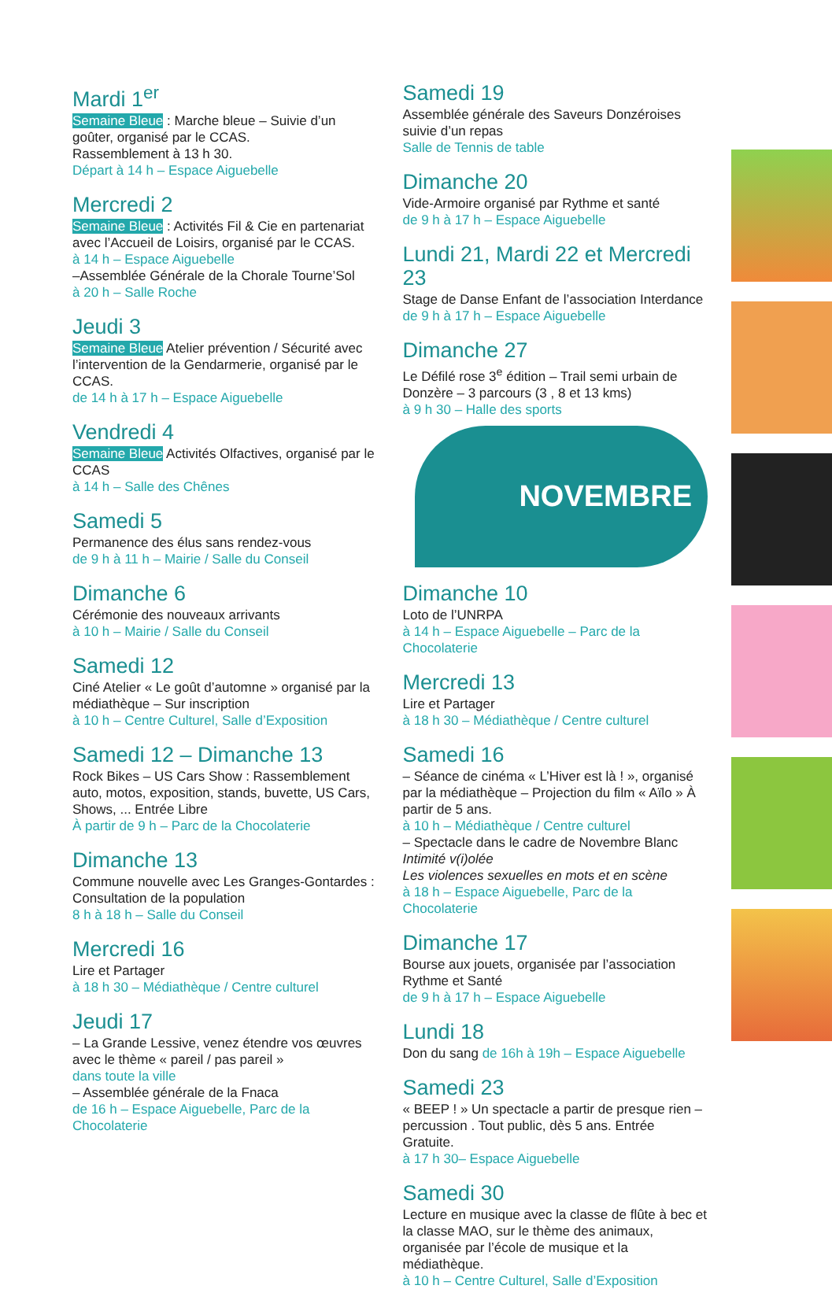Mardi 1<sup>er</sup>
Semaine Bleue : Marche bleue – Suivie d’un goûter, organisé par le CCAS.
Rassemblement à 13 h 30.
Départ à 14 h – Espace Aiguebelle
Mercredi 2
Semaine Bleue : Activités Fil & Cie en partenariat avec l’Accueil de Loisirs, organisé par le CCAS.
à 14 h – Espace Aiguebelle
–Assemblée Générale de la Chorale Tourne’Sol
à 20 h – Salle Roche
Jeudi 3
Semaine Bleue Atelier prévention / Sécurité avec l’intervention de la Gendarmerie, organisé par le CCAS.
de 14 h à 17 h – Espace Aiguebelle
Vendredi 4
Semaine Bleue Activités Olfactives, organisé par le CCAS
à 14 h – Salle des Chênes
Samedi 5
Permanence des élus sans rendez-vous
de 9 h à 11 h – Mairie / Salle du Conseil
Dimanche 6
Cérémonie des nouveaux arrivants
à 10 h – Mairie / Salle du Conseil
Samedi 12
Ciné Atelier « Le goût d’automne » organisé par la médiathèque – Sur inscription
à 10 h – Centre Culturel, Salle d’Exposition
Samedi 12 – Dimanche 13
Rock Bikes – US Cars Show : Rassemblement auto, motos, exposition, stands, buvette, US Cars, Shows, ... Entrée Libre
À partir de 9 h – Parc de la Chocolaterie
Dimanche 13
Commune nouvelle avec Les Granges-Gontardes : Consultation de la population
8 h à 18 h – Salle du Conseil
Mercredi 16
Lire et Partager
à 18 h 30 – Médiathèque / Centre culturel
Jeudi 17
– La Grande Lessive, venez étendre vos œuvres avec le thème « pareil / pas pareil »
dans toute la ville
– Assemblée générale de la Fnaca
de 16 h – Espace Aiguebelle, Parc de la Chocolaterie
Samedi 19
Assemblée générale des Saveurs Donzéroises suivie d’un repas
Salle de Tennis de table
Dimanche 20
Vide-Armoire organisé par Rythme et santé
de 9 h à 17 h – Espace Aiguebelle
Lundi 21, Mardi 22 et Mercredi 23
Stage de Danse Enfant de l’association Interdance
de 9 h à 17 h – Espace Aiguebelle
Dimanche 27
Le Défilé rose 3<sup>e</sup> édition – Trail semi urbain de Donzère – 3 parcours (3 , 8 et 13 kms)
à 9 h 30 – Halle des sports
NOVEMBRE
Dimanche 10
Loto de l’UNRPA
à 14 h – Espace Aiguebelle – Parc de la Chocolaterie
Mercredi 13
Lire et Partager
à 18 h 30 – Médiathèque / Centre culturel
Samedi 16
– Séance de cinéma « L’Hiver est là ! », organisé par la médiathèque – Projection du film « Aïlo » À partir de 5 ans.
à 10 h – Médiathèque / Centre culturel
– Spectacle dans le cadre de Novembre Blanc
Intimité v(i)olée
Les violences sexuelles en mots et en scène
à 18 h – Espace Aiguebelle, Parc de la Chocolaterie
Dimanche 17
Bourse aux jouets, organisée par l’association Rythme et Santé
de 9 h à 17 h – Espace Aiguebelle
Lundi 18
Don du sang de 16h à 19h – Espace Aiguebelle
Samedi 23
« BEEP ! » Un spectacle a partir de presque rien – percussion . Tout public, dès 5 ans. Entrée Gratuite.
à 17 h 30– Espace Aiguebelle
Samedi 30
Lecture en musique avec la classe de flûte à bec et la classe MAO, sur le thème des animaux, organisée par l’école de musique et la médiathèque.
à 10 h – Centre Culturel, Salle d’Exposition